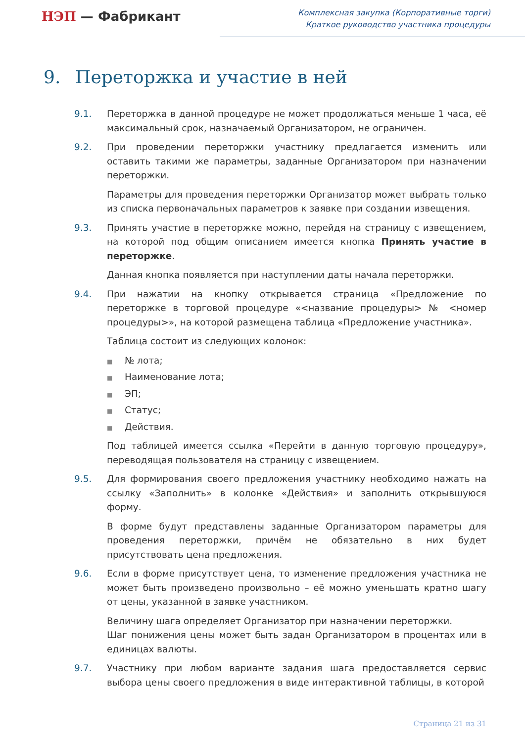НЭП — Фабрикант
Комплексная закупка (Корпоративные торги)
Краткое руководство участника процедуры
9. Переторжка и участие в ней
9.1. Переторжка в данной процедуре не может продолжаться меньше 1 часа, её максимальный срок, назначаемый Организатором, не ограничен.
9.2. При проведении переторжки участнику предлагается изменить или оставить такими же параметры, заданные Организатором при назначении переторжки.
Параметры для проведения переторжки Организатор может выбрать только из списка первоначальных параметров к заявке при создании извещения.
9.3. Принять участие в переторжке можно, перейдя на страницу с извещением, на которой под общим описанием имеется кнопка Принять участие в переторжке.
Данная кнопка появляется при наступлении даты начала переторжки.
9.4. При нажатии на кнопку открывается страница «Предложение по переторжке в торговой процедуре «<название процедуры> № <номер процедуры>», на которой размещена таблица «Предложение участника».
Таблица состоит из следующих колонок:
■ № лота;
■ Наименование лота;
■ ЭП;
■ Статус;
■ Действия.
Под таблицей имеется ссылка «Перейти в данную торговую процедуру», переводящая пользователя на страницу с извещением.
9.5. Для формирования своего предложения участнику необходимо нажать на ссылку «Заполнить» в колонке «Действия» и заполнить открывшуюся форму.
В форме будут представлены заданные Организатором параметры для проведения переторжки, причём не обязательно в них будет присутствовать цена предложения.
9.6. Если в форме присутствует цена, то изменение предложения участника не может быть произведено произвольно – её можно уменьшать кратно шагу от цены, указанной в заявке участником.
Величину шага определяет Организатор при назначении переторжки.
Шаг понижения цены может быть задан Организатором в процентах или в единицах валюты.
9.7. Участнику при любом варианте задания шага предоставляется сервис выбора цены своего предложения в виде интерактивной таблицы, в которой
Страница 21 из 31